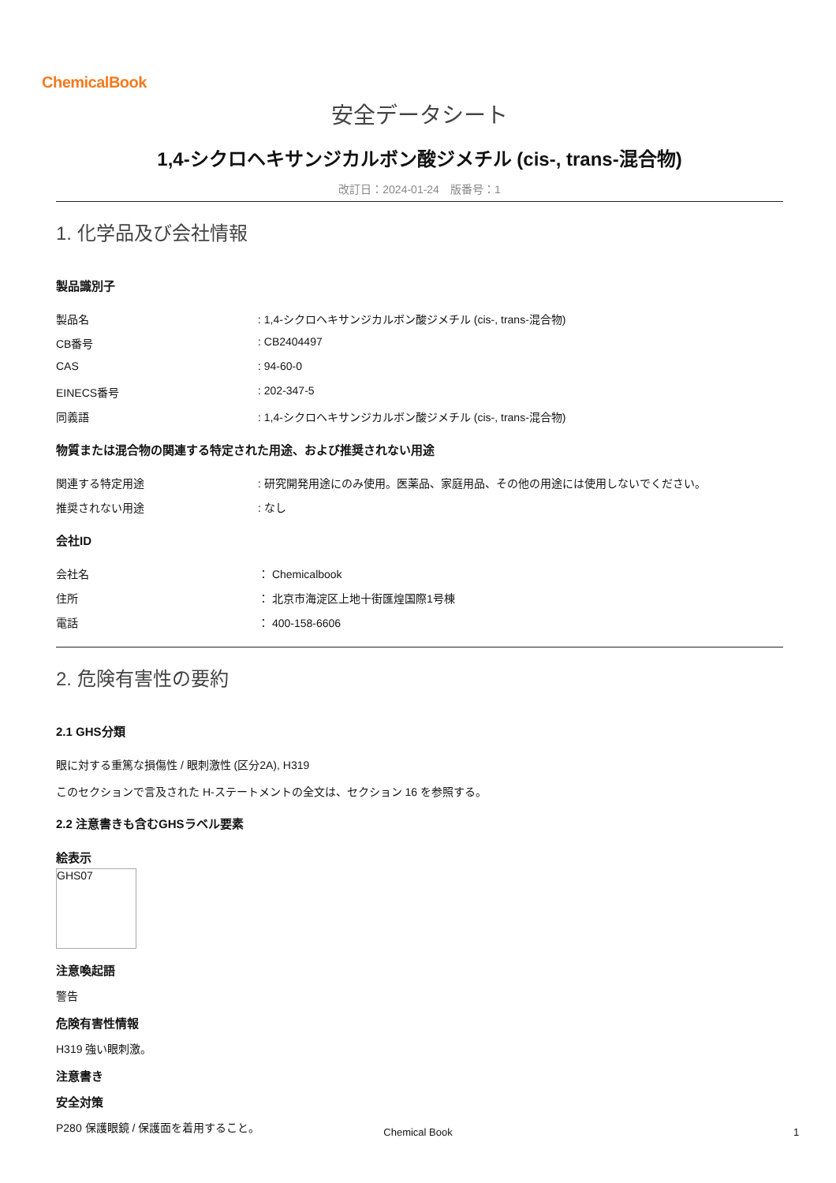ChemicalBook
安全データシート
1,4-シクロヘキサンジカルボン酸ジメチル (cis-, trans-混合物)
改訂日：2024-01-24　版番号：1
1. 化学品及び会社情報
製品識別子
製品名: 1,4-シクロヘキサンジカルボン酸ジメチル (cis-, trans-混合物)
CB番号: CB2404497
CAS: 94-60-0
EINECS番号: 202-347-5
同義語: 1,4-シクロヘキサンジカルボン酸ジメチル (cis-, trans-混合物)
物質または混合物の関連する特定された用途、および推奨されない用途
関連する特定用途: 研究開発用途にのみ使用。医薬品、家庭用品、その他の用途には使用しないでください。
推奨されない用途: なし
会社ID
会社名 ： Chemicalbook
住所 ： 北京市海淀区上地十街匯煌国際1号棟
電話 ： 400-158-6606
2. 危険有害性の要約
2.1 GHS分類
眼に対する重篤な損傷性 / 眼刺激性 (区分2A), H319
このセクションで言及された H-ステートメントの全文は、セクション 16 を参照する。
2.2 注意書きも含むGHSラベル要素
絵表示
GHS07
注意喚起語
警告
危険有害性情報
H319 強い眼刺激。
注意書き
安全対策
P280 保護眼鏡 / 保護面を着用すること。
Chemical Book 1